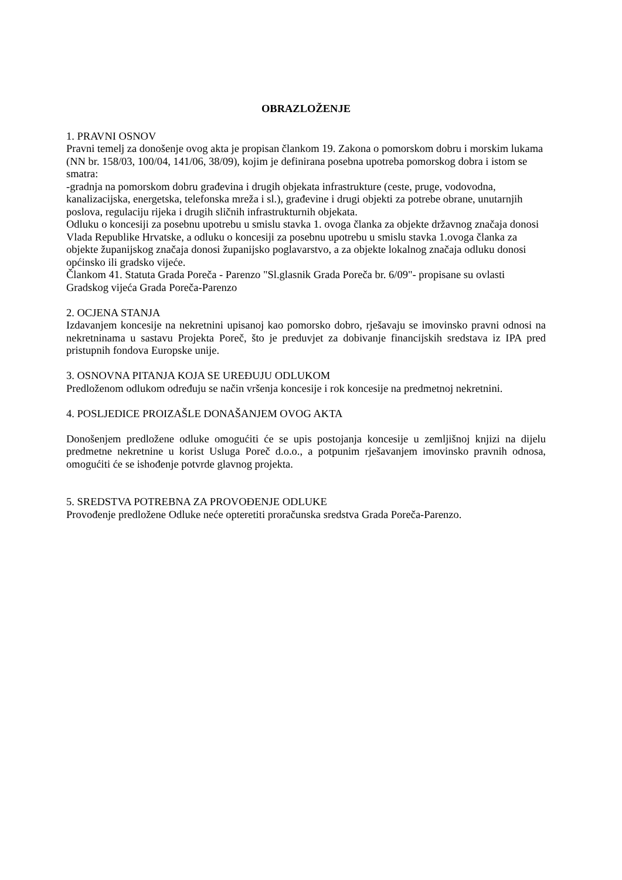OBRAZLOŽENJE
1. PRAVNI OSNOV
Pravni temelj za donošenje ovog akta je propisan člankom 19. Zakona o pomorskom dobru i morskim lukama (NN br. 158/03, 100/04, 141/06, 38/09), kojim je definirana posebna upotreba pomorskog dobra i istom se smatra:
-gradnja na pomorskom dobru građevina i drugih objekata infrastrukture (ceste, pruge, vodovodna, kanalizacijska, energetska, telefonska mreža i sl.), građevine i drugi objekti za potrebe obrane, unutarnjih poslova, regulaciju rijeka i drugih sličnih infrastrukturnih objekata.
Odluku o koncesiji za posebnu upotrebu u smislu stavka 1. ovoga članka za objekte državnog značaja donosi Vlada Republike Hrvatske, a odluku o koncesiji za posebnu upotrebu u smislu stavka 1.ovoga članka za objekte županijskog značaja donosi županijsko poglavarstvo, a za objekte lokalnog značaja odluku donosi općinsko ili gradsko vijeće.
Člankom 41. Statuta Grada Poreča - Parenzo "Sl.glasnik Grada Poreča br. 6/09"- propisane su ovlasti Gradskog vijeća Grada Poreča-Parenzo
2. OCJENA STANJA
Izdavanjem koncesije na nekretnini upisanoj kao pomorsko dobro, rješavaju se imovinsko pravni odnosi na nekretninama u sastavu Projekta Poreč, što je preduvjet za dobivanje financijskih sredstava iz IPA pred pristupnih fondova Europske unije.
3. OSNOVNA PITANJA KOJA SE UREĐUJU ODLUKOM
Predloženom odlukom određuju se način vršenja koncesije i rok koncesije na predmetnoj nekretnini.
4. POSLJEDICE PROIZAŠLE DONAŠANJEM OVOG AKTA
Donošenjem predložene odluke omogućiti će se upis postojanja koncesije u zemljišnoj knjizi na dijelu predmetne nekretnine u korist Usluga Poreč d.o.o., a potpunim rješavanjem imovinsko pravnih odnosa, omogućiti će se ishođenje potvrde glavnog projekta.
5. SREDSTVA POTREBNA ZA PROVOĐENJE ODLUKE
Provođenje predložene Odluke neće opteretiti proračunska sredstva Grada Poreča-Parenzo.